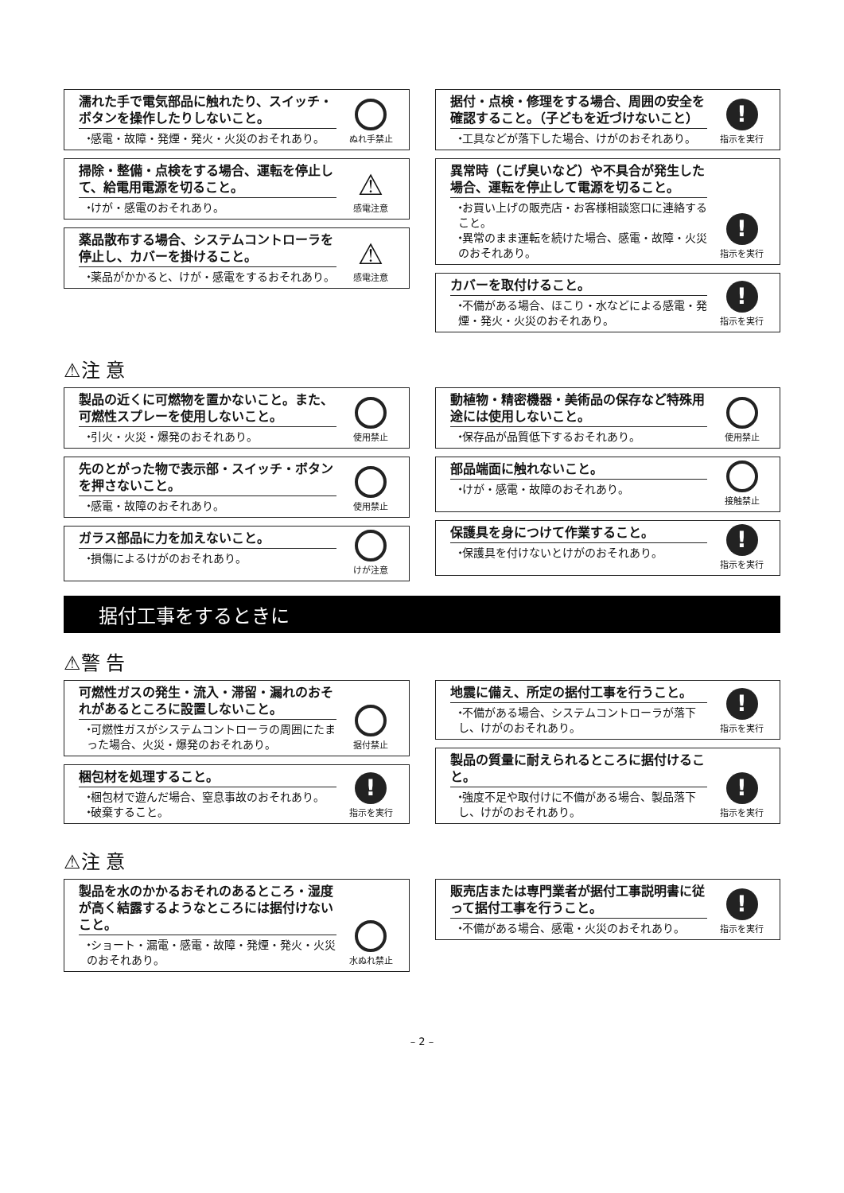濡れた手で電気部品に触れたり、スイッチ・ボタンを操作したりしないこと。
⬩感電・故障・発煙・発火・火災のおそれあり。
ぬれ手禁止
掃除・整備・点検をする場合、運転を停止して、給電用電源を切ること。
⬩けが・感電のおそれあり。
⚠
感電注意
薬品散布する場合、システムコントローラを停止し、カバーを掛けること。
⬩薬品がかかると、けが・感電をするおそれあり。
⚠
感電注意
据付・点検・修理をする場合、周囲の安全を確認すること。（子どもを近づけないこと）
⬩工具などが落下した場合、けがのおそれあり。
!
指示を実行
異常時（こげ臭いなど）や不具合が発生した場合、運転を停止して電源を切ること。
⬩お買い上げの販売店・お客様相談窓口に連絡すること。
⬩異常のまま運転を続けた場合、感電・故障・火災のおそれあり。
!
指示を実行
カバーを取付けること。
⬩不備がある場合、ほこり・水などによる感電・発煙・発火・火災のおそれあり。
!
指示を実行
⚠注 意
製品の近くに可燃物を置かないこと。また、可燃性スプレーを使用しないこと。
⬩引火・火災・爆発のおそれあり。
使用禁止
先のとがった物で表示部・スイッチ・ボタンを押さないこと。
⬩感電・故障のおそれあり。
使用禁止
ガラス部品に力を加えないこと。
⬩損傷によるけがのおそれあり。
けが注意
動植物・精密機器・美術品の保存など特殊用途には使用しないこと。
⬩保存品が品質低下するおそれあり。
使用禁止
部品端面に触れないこと。
⬩けが・感電・故障のおそれあり。
接触禁止
保護具を身につけて作業すること。
⬩保護具を付けないとけがのおそれあり。
!
指示を実行
据付工事をするときに
⚠警 告
可燃性ガスの発生・流入・滞留・漏れのおそれがあるところに設置しないこと。
⬩可燃性ガスがシステムコントローラの周囲にたまった場合、火災・爆発のおそれあり。
据付禁止
梱包材を処理すること。
⬩梱包材で遊んだ場合、窒息事故のおそれあり。
⬩破棄すること。
!
指示を実行
地震に備え、所定の据付工事を行うこと。
⬩不備がある場合、システムコントローラが落下し、けがのおそれあり。
!
指示を実行
製品の質量に耐えられるところに据付けること。
⬩強度不足や取付けに不備がある場合、製品落下し、けがのおそれあり。
!
指示を実行
⚠注 意
製品を水のかかるおそれのあるところ・湿度が高く結露するようなところには据付けないこと。
⬩ショート・漏電・感電・故障・発煙・発火・火災のおそれあり。
水ぬれ禁止
販売店または専門業者が据付工事説明書に従って据付工事を行うこと。
⬩不備がある場合、感電・火災のおそれあり。
!
指示を実行
– 2 –